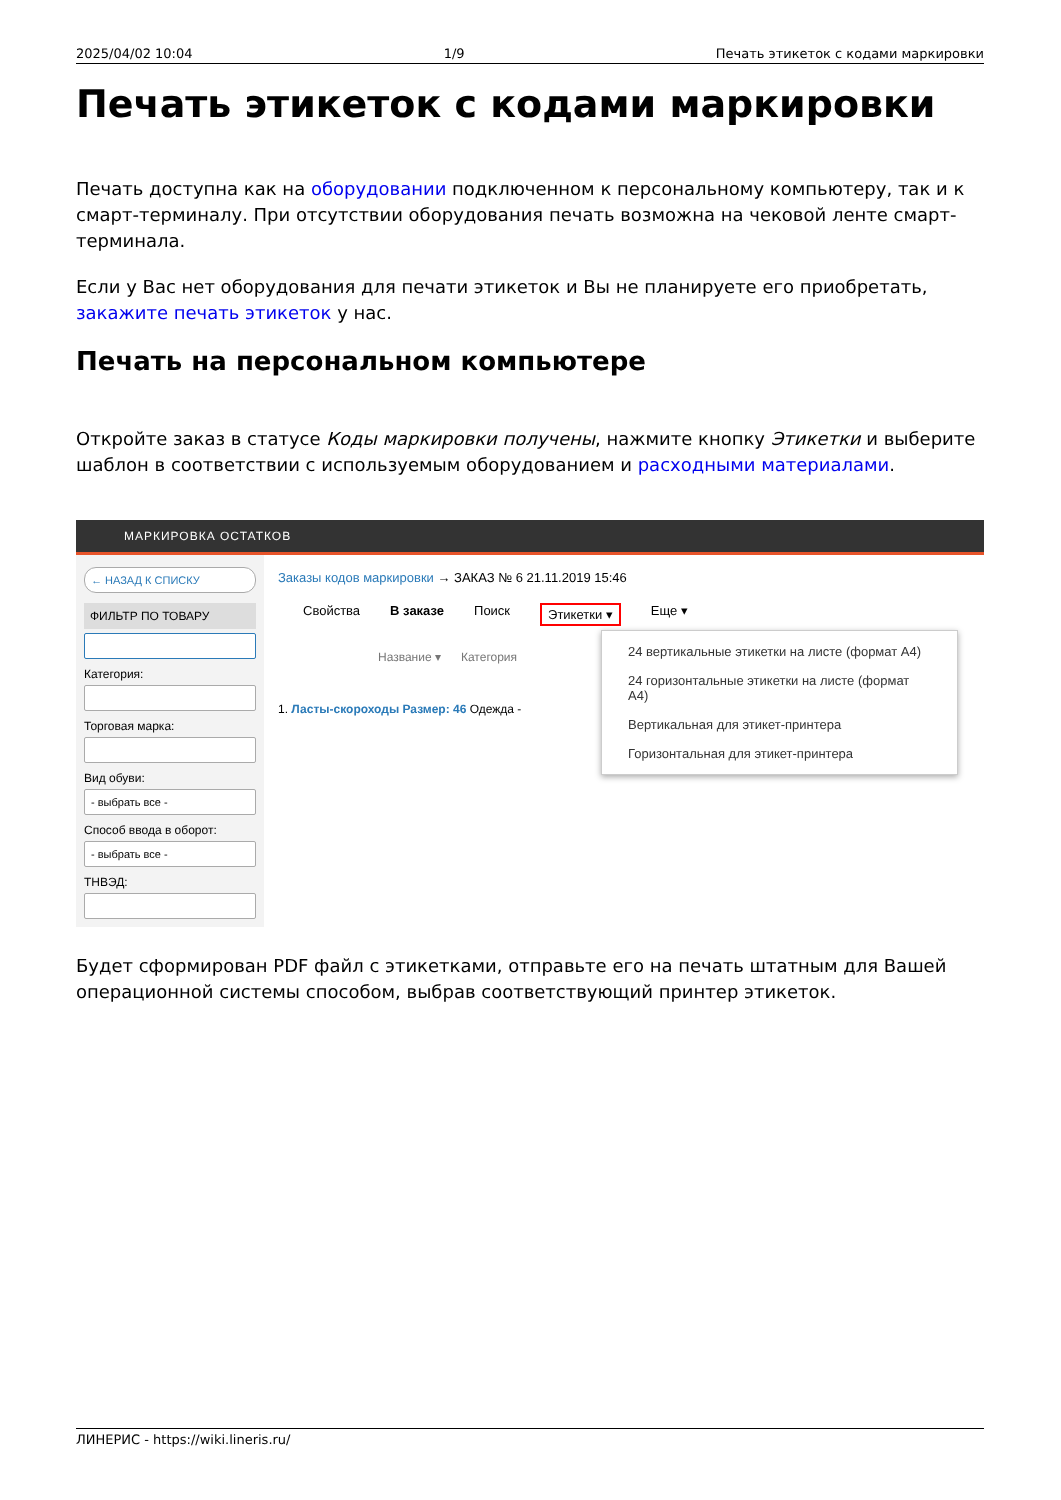2025/04/02 10:04 1/9 Печать этикеток с кодами маркировки
Печать этикеток с кодами маркировки
Печать доступна как на оборудовании подключенном к персональному компьютеру, так и к смарт-терминалу. При отсутствии оборудования печать возможна на чековой ленте смарт-терминала.
Если у Вас нет оборудования для печати этикеток и Вы не планируете его приобретать, закажите печать этикеток у нас.
Печать на персональном компьютере
Откройте заказ в статусе Коды маркировки получены, нажмите кнопку Этикетки и выберите шаблон в соответствии с используемым оборудованием и расходными материалами.
МАРКИРОВКА ОСТАТКОВ
← НАЗАД К СПИСКУ
ФИЛЬТР ПО ТОВАРУ
Категория:
Торговая марка:
Вид обуви:
- выбрать все -
Способ ввода в оборот:
- выбрать все -
ТНВЭД:
Заказы кодов маркировки → ЗАКАЗ № 6 21.11.2019 15:46
Свойства В заказе Поиск Этикетки ▾ Еще ▾
Название ▾ Категория
1. Ласты-скороходы Размер: 46 Одежда -
24 вертикальные этикетки на листе (формат А4)
24 горизонтальные этикетки на листе (формат А4)
Вертикальная для этикет-принтера
Горизонтальная для этикет-принтера
Будет сформирован PDF файл с этикетками, отправьте его на печать штатным для Вашей операционной системы способом, выбрав соответствующий принтер этикеток.
ЛИНЕРИС - https://wiki.lineris.ru/